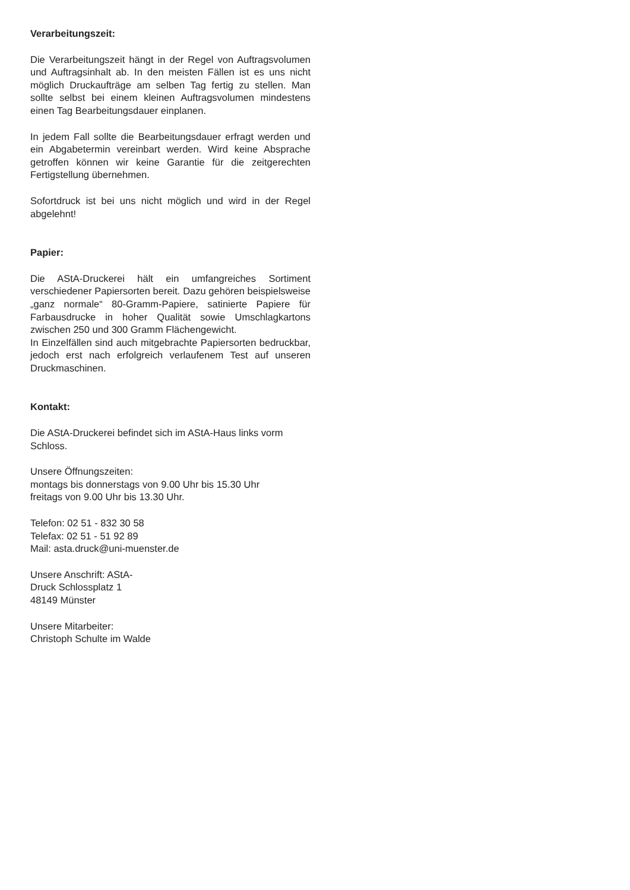Verarbeitungszeit:
Die Verarbeitungszeit hängt in der Regel von Auftragsvolumen und Auftragsinhalt ab. In den meisten Fällen ist es uns nicht möglich Druckaufträge am selben Tag fertig zu stellen. Man sollte selbst bei einem kleinen Auftragsvolumen mindestens einen Tag Bearbeitungsdauer einplanen.
In jedem Fall sollte die Bearbeitungsdauer erfragt werden und ein Abgabetermin vereinbart werden. Wird keine Absprache getroffen können wir keine Garantie für die zeitgerechten Fertigstellung übernehmen.
Sofortdruck ist bei uns nicht möglich und wird in der Regel abgelehnt!
Papier:
Die AStA-Druckerei hält ein umfangreiches Sortiment verschiedener Papiersorten bereit. Dazu gehören beispielsweise „ganz normale“ 80-Gramm-Papiere, satinierte Papiere für Farbausdrucke in hoher Qualität sowie Umschlagkartons zwischen 250 und 300 Gramm Flächengewicht.
In Einzelfällen sind auch mitgebrachte Papiersorten bedruckbar, jedoch erst nach erfolgreich verlaufenem Test auf unseren Druckmaschinen.
Kontakt:
Die AStA-Druckerei befindet sich im AStA-Haus links vorm Schloss.
Unsere Öffnungszeiten:
montags bis donnerstags von 9.00 Uhr bis 15.30 Uhr
freitags von 9.00 Uhr bis 13.30 Uhr.
Telefon: 02 51 - 832 30 58
Telefax: 02 51 - 51 92 89
Mail: asta.druck@uni-muenster.de
Unsere Anschrift: AStA-
Druck Schlossplatz 1
48149 Münster
Unsere Mitarbeiter:
Christoph Schulte im Walde